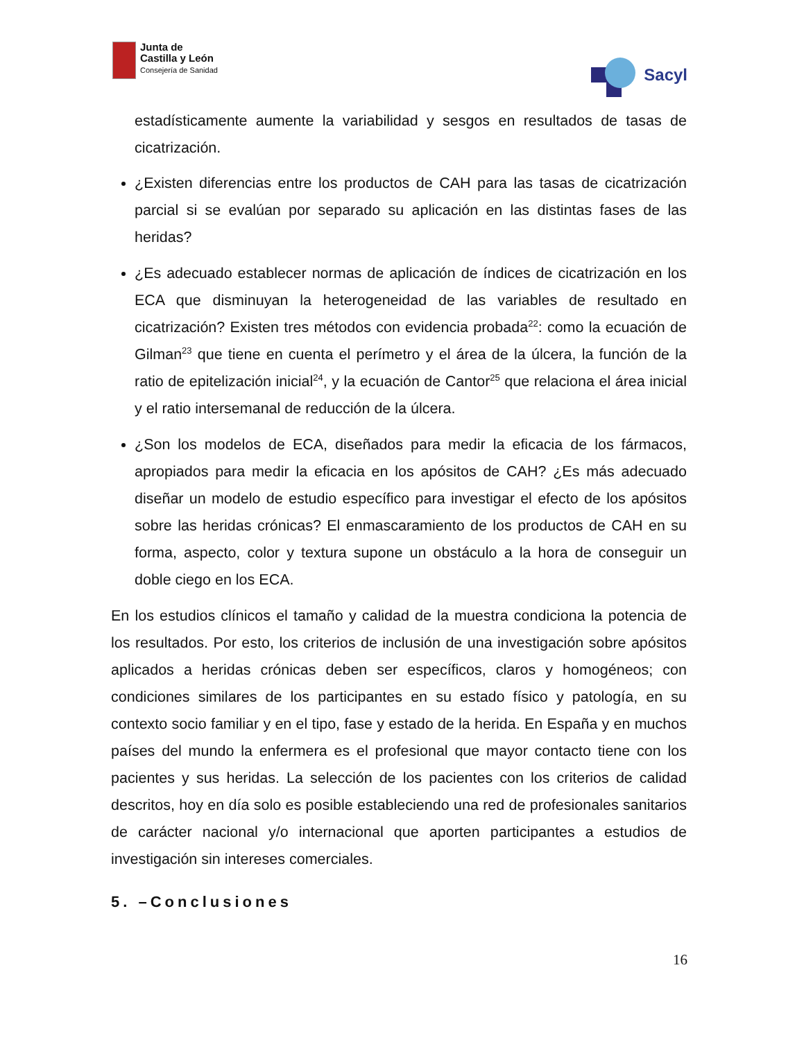Junta de
Castilla y León
Consejería de Sanidad
Sacyl
estadísticamente aumente la variabilidad y sesgos en resultados de tasas de cicatrización.
¿Existen diferencias entre los productos de CAH para las tasas de cicatrización parcial si se evalúan por separado su aplicación en las distintas fases de las heridas?
¿Es adecuado establecer normas de aplicación de índices de cicatrización en los ECA que disminuyan la heterogeneidad de las variables de resultado en cicatrización? Existen tres métodos con evidencia probada<sup>22</sup>: como la ecuación de Gilman<sup>23</sup> que tiene en cuenta el perímetro y el área de la úlcera, la función de la ratio de epitelización inicial<sup>24</sup>, y la ecuación de Cantor<sup>25</sup> que relaciona el área inicial y el ratio intersemanal de reducción de la úlcera.
¿Son los modelos de ECA, diseñados para medir la eficacia de los fármacos, apropiados para medir la eficacia en los apósitos de CAH? ¿Es más adecuado diseñar un modelo de estudio específico para investigar el efecto de los apósitos sobre las heridas crónicas? El enmascaramiento de los productos de CAH en su forma, aspecto, color y textura supone un obstáculo a la hora de conseguir un doble ciego en los ECA.
En los estudios clínicos el tamaño y calidad de la muestra condiciona la potencia de los resultados. Por esto, los criterios de inclusión de una investigación sobre apósitos aplicados a heridas crónicas deben ser específicos, claros y homogéneos; con condiciones similares de los participantes en su estado físico y patología, en su contexto socio familiar y en el tipo, fase y estado de la herida. En España y en muchos países del mundo la enfermera es el profesional que mayor contacto tiene con los pacientes y sus heridas. La selección de los pacientes con los criterios de calidad descritos, hoy en día solo es posible estableciendo una red de profesionales sanitarios de carácter nacional y/o internacional que aporten participantes a estudios de investigación sin intereses comerciales.
5. –Conclusiones
16